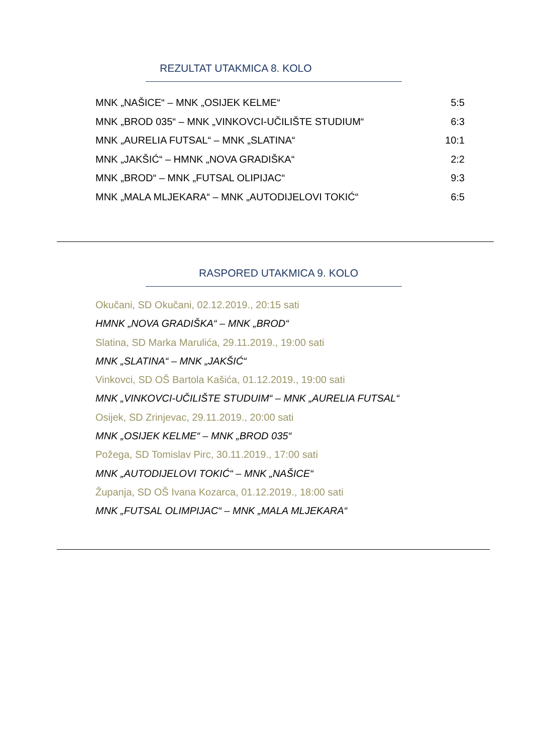REZULTAT UTAKMICA 8. KOLO
| MNK „NAŠICE“ – MNK „OSIJEK KELME“ | 5:5 |
| MNK „BROD 035“ – MNK „VINKOVCI-UČILIŠTE STUDIUM“ | 6:3 |
| MNK „AURELIA FUTSAL“ – MNK „SLATINA“ | 10:1 |
| MNK „JAKŠIĆ“ – HMNK „NOVA GRADIŠKA“ | 2:2 |
| MNK „BROD“ – MNK „FUTSAL OLIPIJAC“ | 9:3 |
| MNK „MALA MLJEKARA“ – MNK „AUTODIJELOVI TOKIĆ“ | 6:5 |
RASPORED UTAKMICA 9. KOLO
Okučani, SD Okučani, 02.12.2019., 20:15 sati
HMNK „NOVA GRADIŠKA“ – MNK „BROD“
Slatina, SD Marka Marulića, 29.11.2019., 19:00 sati
MNK „SLATINA“ – MNK „JAKŠIĆ“
Vinkovci, SD OŠ Bartola Kašića, 01.12.2019., 19:00 sati
MNK „VINKOVCI-UČILIŠTE STUDUIM“ – MNK „AURELIA FUTSAL“
Osijek, SD Zrinjevac, 29.11.2019., 20:00 sati
MNK „OSIJEK KELME“ – MNK „BROD 035“
Požega, SD Tomislav Pirc, 30.11.2019., 17:00 sati
MNK „AUTODIJELOVI TOKIĆ“ – MNK „NAŠICE“
Županja, SD OŠ Ivana Kozarca, 01.12.2019., 18:00 sati
MNK „FUTSAL OLIMPIJAC“ – MNK „MALA MLJEKARA“